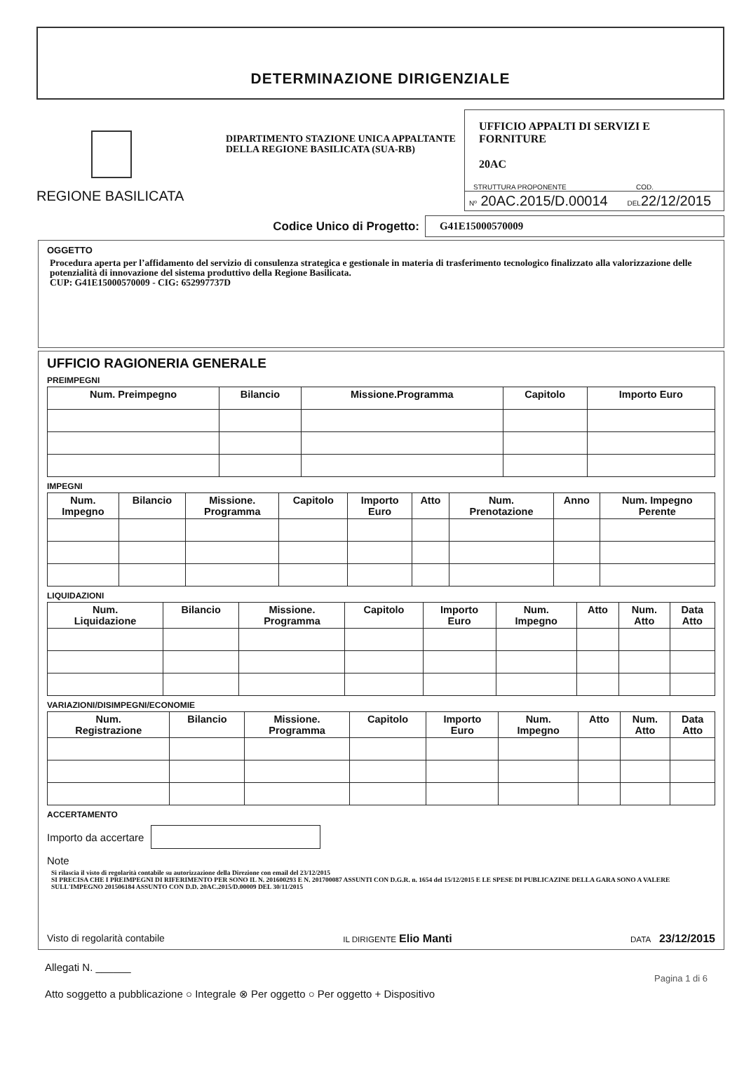DETERMINAZIONE DIRIGENZIALE
REGIONE BASILICATA
DIPARTIMENTO STAZIONE UNICA APPALTANTE DELLA REGIONE BASILICATA (SUA-RB)
UFFICIO APPALTI DI SERVIZI E FORNITURE
20AC
STRUTTURA PROPONENTE COD.
Nº 20AC.2015/D.00014 DEL22/12/2015
Codice Unico di Progetto:
G41E15000570009
OGGETTO
Procedura aperta per l’affidamento del servizio di consulenza strategica e gestionale in materia di trasferimento tecnologico finalizzato alla valorizzazione delle potenzialità di innovazione del sistema produttivo della Regione Basilicata.
CUP: G41E15000570009 - CIG: 652997737D
UFFICIO RAGIONERIA GENERALE
PREIMPEGNI
| Num. Preimpegno | Bilancio | Missione.Programma | Capitolo | Importo Euro |
| --- | --- | --- | --- | --- |
IMPEGNI
| Num. Impegno | Bilancio | Missione. Programma | Capitolo | Importo Euro | Atto | Num. Prenotazione | Anno | Num. Impegno Perente |
| --- | --- | --- | --- | --- | --- | --- | --- | --- |
LIQUIDAZIONI
| Num. Liquidazione | Bilancio | Missione. Programma | Capitolo | Importo Euro | Num. Impegno | Atto | Num. Atto | Data Atto |
| --- | --- | --- | --- | --- | --- | --- | --- | --- |
VARIAZIONI/DISIMPEGNI/ECONOMIE
| Num. Registrazione | Bilancio | Missione. Programma | Capitolo | Importo Euro | Num. Impegno | Atto | Num. Atto | Data Atto |
| --- | --- | --- | --- | --- | --- | --- | --- | --- |
ACCERTAMENTO
Importo da accertare
Note
Si rilascia il visto di regolarità contabile su autorizzazione della Direzione con email del 23/12/2015
SI PRECISA CHE I PREIMPEGNI DI RIFERIMENTO PER SONO IL N. 201600293 E N. 201700087 ASSUNTI CON D.G.R. n. 1654 del 15/12/2015 E LE SPESE DI PUBLICAZINE DELLA GARA SONO A VALERE SULL'IMPEGNO 201506184 ASSUNTO CON D.D. 20AC.2015/D.00009 DEL 30/11/2015
Visto di regolarità contabile IL DIRIGENTE Elio Manti DATA 23/12/2015
Allegati N. ______
Pagina 1 di 6
Atto soggetto a pubblicazione ○ Integrale ⊗ Per oggetto ○ Per oggetto + Dispositivo